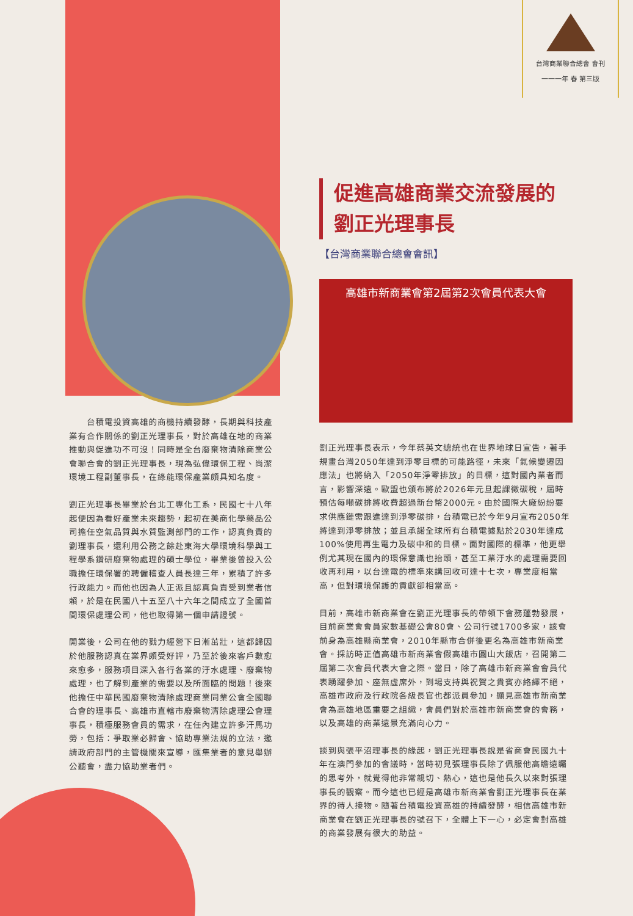台灣商業聯合總會 會刊
一一一年 春 第三版
　　台積電投資高雄的商機持續發酵，長期與科技產業有合作關係的劉正光理事長，對於高雄在地的商業推動與促進功不可沒！同時是全台廢棄物清除商業公會聯合會的劉正光理事長，現為弘偉環保工程、尚潔環境工程副董事長，在綠能環保產業頗具知名度。
劉正光理事長畢業於台北工專化工系，民國七十八年起便因為看好產業未來趨勢，起初在美商化學藥品公司擔任空氣品質與水質監測部門的工作，認真負責的劉理事長，還利用公務之餘赴東海大學環境科學與工程學系鑽研廢棄物處理的碩士學位，畢業後曾投入公職擔任環保署的聘僱稽查人員長達三年，累積了許多行政能力。而他也因為人正派且認真負責受到業者信賴，於是在民國八十五至八十六年之間成立了全國首間環保處理公司，他也取得第一個申請證號。
開業後，公司在他的戮力經營下日漸茁壯，這都歸因於他服務認真在業界頗受好評，乃至於後來客戶數愈來愈多，服務項目深入各行各業的汙水處理、廢棄物處理，也了解到產業的需要以及所面臨的問題！後來他擔任中華民國廢棄物清除處理商業同業公會全國聯合會的理事長、高雄市直轄市廢棄物清除處理公會理事長，積極服務會員的需求，在任內建立許多汗馬功勞，包括：爭取業必歸會、協助專業法規的立法，邀請政府部門的主管機關來宣導，匯集業者的意見舉辦公聽會，盡力協助業者們。
促進高雄商業交流發展的
劉正光理事長
【台灣商業聯合總會會訊】
高雄市新商業會第2屆第2次會員代表大會
劉正光理事長表示，今年蔡英文總統也在世界地球日宣告，著手規畫台灣2050年達到淨零目標的可能路徑，未來「氣候變遷因應法」也將納入「2050年淨零排放」的目標，這對國內業者而言，影響深遠。歐盟也頒布將於2026年元旦起課徵碳稅，屆時預估每噸碳排將收費超過新台幣2000元。由於國際大廠紛紛要求供應鏈需跟進達到淨零碳排，台積電已於今年9月宣布2050年將達到淨零排放；並且承諾全球所有台積電據點於2030年達成100%使用再生電力及碳中和的目標。面對國際的標準，他更舉例尤其現在國內的環保意識也抬頭，甚至工業汙水的處理需要回收再利用，以台達電的標準來講回收可達十七次，專業度相當高，但對環境保護的貢獻卻相當高。
目前，高雄市新商業會在劉正光理事長的帶領下會務蓬勃發展，目前商業會會員家數基礎公會80會、公司行號1700多家，該會前身為高雄縣商業會，2010年縣市合併後更名為高雄市新商業會。採訪時正值高雄市新商業會假高雄市圓山大飯店，召開第二屆第二次會員代表大會之際。當日，除了高雄市新商業會會員代表踴躍參加、座無虛席外，到場支持與祝賀之貴賓亦絡繹不絕，高雄市政府及行政院各級長官也都派員參加，顯見高雄市新商業會為高雄地區重要之組織，會員們對於高雄市新商業會的會務，以及高雄的商業遠景充滿向心力。
談到與張平沼理事長的緣起，劉正光理事長說是省商會民國九十年在澳門參加的會議時，當時初見張理事長除了佩服他高瞻遠矚的思考外，就覺得他非常親切、熱心，這也是他長久以來對張理事長的觀察。而今這也已經是高雄市新商業會劉正光理事長在業界的待人接物。隨著台積電投資高雄的持續發酵，相信高雄市新商業會在劉正光理事長的號召下，全體上下一心，必定會對高雄的商業發展有很大的助益。